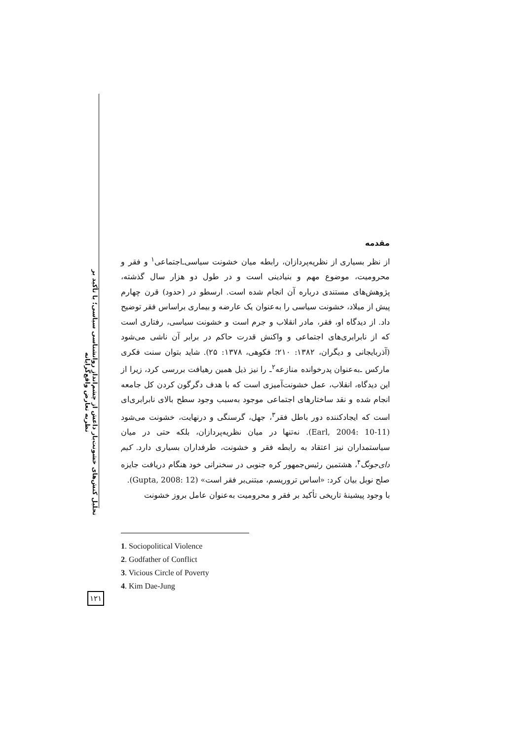تحلیل کنش‌های خشونت‌بار داعش از چشم‌انداز روانشناسی سیاسی؛ با تأکید بر نظریه تعارض واقع‌گرایانه
مقدمه
از نظر بسیاری از نظریه‌پردازان، رابطه میان خشونت سیاسی‌ـ‌اجتماعی<sup>۱</sup> و فقر و محرومیت، موضوع مهم و بنیادینی است و در طول دو هزار سال گذشته، پژوهش‌های مستندی درباره آن انجام شده است. ارسطو در (حدود) قرن چهارم پیش از میلاد، خشونت سیاسی را به‌عنوان یک عارضه و بیماری براساس فقر توضیح داد. از دیدگاه او، فقر، مادر انقلاب و جرم است و خشونت سیاسی، رفتاری است که از نابرابری‌های اجتماعی و واکنش قدرت حاکم در برابر آن ناشی می‌شود (آذربایجانی و دیگران، ۱۳۸۲: ۲۱۰؛ فکوهی، ۱۳۷۸: ۲۵). شاید بتوان سنت فکری مارکس ـ‌به‌عنوان پدرخوانده منازعه<sup>۲</sup>ـ را نیز ذیل همین رهیافت بررسی کرد، زیرا از این دیدگاه، انقلاب، عمل خشونت‌آمیزی است که با هدف دگرگون کردن کل جامعه انجام شده و نقد ساختارهای اجتماعی موجود به‌سبب وجود سطح بالای نابرابری‌ای است که ایجادکننده دور باطل فقر<sup>۳</sup>، جهل، گرسنگی و درنهایت، خشونت می‌شود (Earl, 2004: 10-11). نه‌تنها در میان نظریه‌پردازان، بلکه حتی در میان سیاستمداران نیز اعتقاد به رابطه فقر و خشونت، طرفداران بسیاری دارد. کیم دای‌جونگ<sup>۴</sup>، هشتمین رئیس‌جمهور کره جنوبی در سخنرانی خود هنگام دریافت جایزه صلح نوبل بیان کرد: «اساس تروریسم، مبتنی‌بر فقر است» (Gupta, 2008: 12).
با وجود پیشینهٔ تاریخی تأکید بر فقر و محرومیت به‌عنوان عامل بروز خشونت
1. Sociopolitical Violence
2. Godfather of Conflict
3. Vicious Circle of Poverty
4. Kim Dae-Jung
۱۲۱